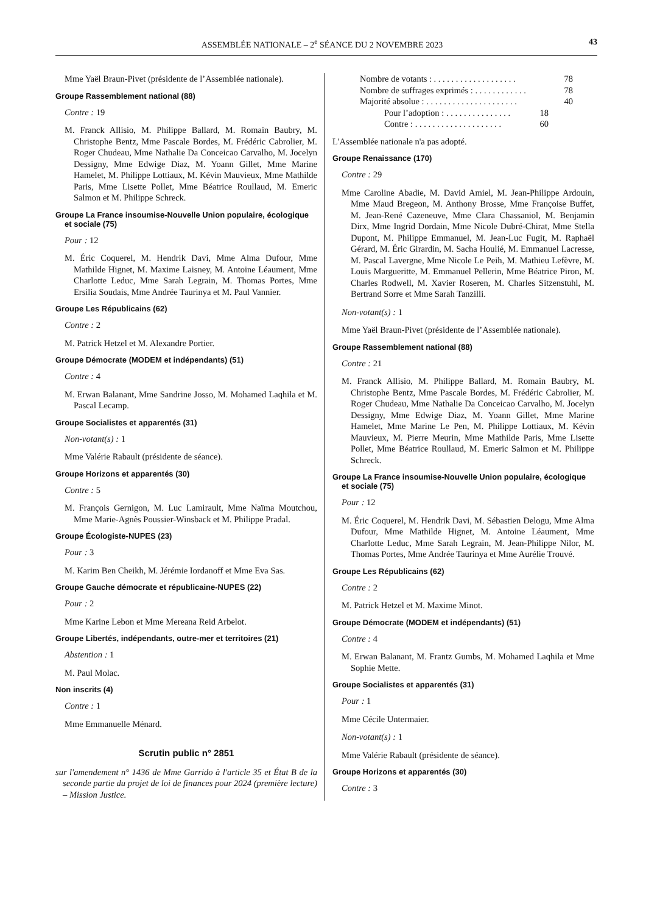ASSEMBLÉE NATIONALE – 2<sup>e</sup> SÉANCE DU 2 NOVEMBRE 2023 43
Mme Yaël Braun-Pivet (présidente de l’Assemblée nationale).
Groupe Rassemblement national (88)
Contre : 19
M. Franck Allisio, M. Philippe Ballard, M. Romain Baubry, M. Christophe Bentz, Mme Pascale Bordes, M. Frédéric Cabrolier, M. Roger Chudeau, Mme Nathalie Da Conceicao Carvalho, M. Jocelyn Dessigny, Mme Edwige Diaz, M. Yoann Gillet, Mme Marine Hamelet, M. Philippe Lottiaux, M. Kévin Mauvieux, Mme Mathilde Paris, Mme Lisette Pollet, Mme Béatrice Roullaud, M. Emeric Salmon et M. Philippe Schreck.
Groupe La France insoumise-Nouvelle Union populaire, écologique et sociale (75)
Pour : 12
M. Éric Coquerel, M. Hendrik Davi, Mme Alma Dufour, Mme Mathilde Hignet, M. Maxime Laisney, M. Antoine Léaument, Mme Charlotte Leduc, Mme Sarah Legrain, M. Thomas Portes, Mme Ersilia Soudais, Mme Andrée Taurinya et M. Paul Vannier.
Groupe Les Républicains (62)
Contre : 2
M. Patrick Hetzel et M. Alexandre Portier.
Groupe Démocrate (MODEM et indépendants) (51)
Contre : 4
M. Erwan Balanant, Mme Sandrine Josso, M. Mohamed Laqhila et M. Pascal Lecamp.
Groupe Socialistes et apparentés (31)
Non-votant(s) : 1
Mme Valérie Rabault (présidente de séance).
Groupe Horizons et apparentés (30)
Contre : 5
M. François Gernigon, M. Luc Lamirault, Mme Naïma Moutchou, Mme Marie-Agnès Poussier-Winsback et M. Philippe Pradal.
Groupe Écologiste-NUPES (23)
Pour : 3
M. Karim Ben Cheikh, M. Jérémie Iordanoff et Mme Eva Sas.
Groupe Gauche démocrate et républicaine-NUPES (22)
Pour : 2
Mme Karine Lebon et Mme Mereana Reid Arbelot.
Groupe Libertés, indépendants, outre-mer et territoires (21)
Abstention : 1
M. Paul Molac.
Non inscrits (4)
Contre : 1
Mme Emmanuelle Ménard.
Scrutin public n° 2851
sur l'amendement n° 1436 de Mme Garrido à l'article 35 et État B de la seconde partie du projet de loi de finances pour 2024 (première lecture) – Mission Justice.
Nombre de votants : . . . . . . . . . . . . . . . . . . . 78
Nombre de suffrages exprimés : . . . . . . . . . . . . 78
Majorité absolue : . . . . . . . . . . . . . . . . . . . . . 40
Pour l’adoption : . . . . . . . . . . . . . . . 18
Contre : . . . . . . . . . . . . . . . . . . . . 60
L'Assemblée nationale n'a pas adopté.
Groupe Renaissance (170)
Contre : 29
Mme Caroline Abadie, M. David Amiel, M. Jean-Philippe Ardouin, Mme Maud Bregeon, M. Anthony Brosse, Mme Françoise Buffet, M. Jean-René Cazeneuve, Mme Clara Chassaniol, M. Benjamin Dirx, Mme Ingrid Dordain, Mme Nicole Dubré-Chirat, Mme Stella Dupont, M. Philippe Emmanuel, M. Jean-Luc Fugit, M. Raphaël Gérard, M. Éric Girardin, M. Sacha Houlié, M. Emmanuel Lacresse, M. Pascal Lavergne, Mme Nicole Le Peih, M. Mathieu Lefèvre, M. Louis Margueritte, M. Emmanuel Pellerin, Mme Béatrice Piron, M. Charles Rodwell, M. Xavier Roseren, M. Charles Sitzenstuhl, M. Bertrand Sorre et Mme Sarah Tanzilli.
Non-votant(s) : 1
Mme Yaël Braun-Pivet (présidente de l’Assemblée nationale).
Groupe Rassemblement national (88)
Contre : 21
M. Franck Allisio, M. Philippe Ballard, M. Romain Baubry, M. Christophe Bentz, Mme Pascale Bordes, M. Frédéric Cabrolier, M. Roger Chudeau, Mme Nathalie Da Conceicao Carvalho, M. Jocelyn Dessigny, Mme Edwige Diaz, M. Yoann Gillet, Mme Marine Hamelet, Mme Marine Le Pen, M. Philippe Lottiaux, M. Kévin Mauvieux, M. Pierre Meurin, Mme Mathilde Paris, Mme Lisette Pollet, Mme Béatrice Roullaud, M. Emeric Salmon et M. Philippe Schreck.
Groupe La France insoumise-Nouvelle Union populaire, écologique et sociale (75)
Pour : 12
M. Éric Coquerel, M. Hendrik Davi, M. Sébastien Delogu, Mme Alma Dufour, Mme Mathilde Hignet, M. Antoine Léaument, Mme Charlotte Leduc, Mme Sarah Legrain, M. Jean-Philippe Nilor, M. Thomas Portes, Mme Andrée Taurinya et Mme Aurélie Trouvé.
Groupe Les Républicains (62)
Contre : 2
M. Patrick Hetzel et M. Maxime Minot.
Groupe Démocrate (MODEM et indépendants) (51)
Contre : 4
M. Erwan Balanant, M. Frantz Gumbs, M. Mohamed Laqhila et Mme Sophie Mette.
Groupe Socialistes et apparentés (31)
Pour : 1
Mme Cécile Untermaier.
Non-votant(s) : 1
Mme Valérie Rabault (présidente de séance).
Groupe Horizons et apparentés (30)
Contre : 3